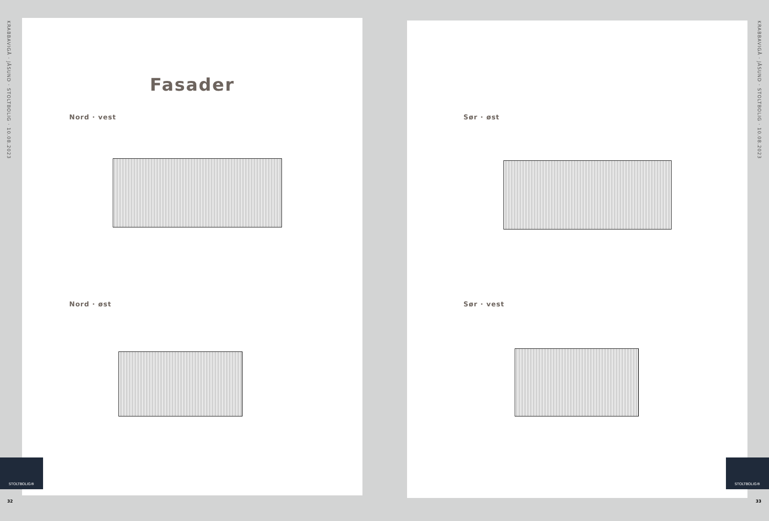KRABBAVIGÅ · JÅSUND · STOLTBOLIG · 10.08.2023
Fasader
Nord · vest
Nord · øst
Sør · øst
Sør · vest
KRABBAVIGÅ · JÅSUND · STOLTBOLIG · 10.08.2023
STOLTBOLIG® STOLTBOLIG®
32 33